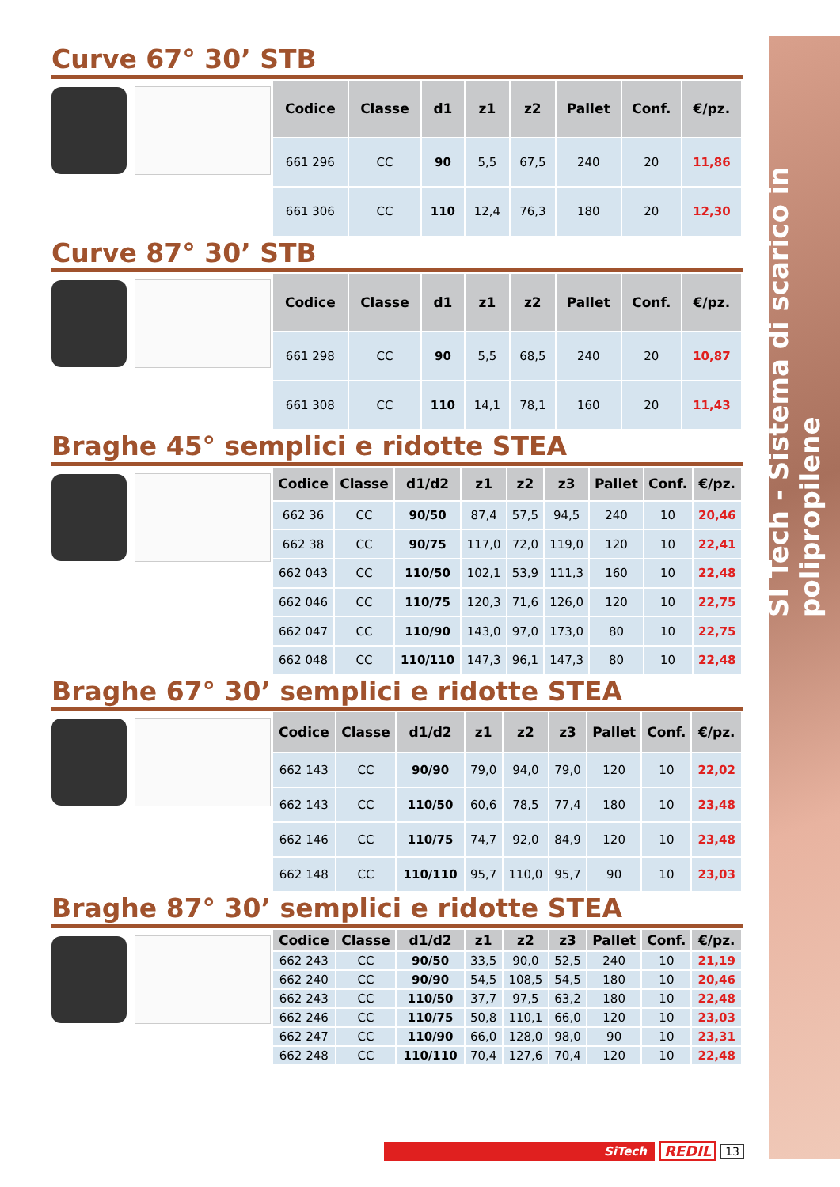SI Tech - Sistema di scarico in polipropilene
Curve 67° 30’ STB
| Codice | Classe | d1 | z1 | z2 | Pallet | Conf. | €/pz. |
| --- | --- | --- | --- | --- | --- | --- | --- |
| 661 296 | CC | 90 | 5,5 | 67,5 | 240 | 20 | 11,86 |
| 661 306 | CC | 110 | 12,4 | 76,3 | 180 | 20 | 12,30 |
Curve 87° 30’ STB
| Codice | Classe | d1 | z1 | z2 | Pallet | Conf. | €/pz. |
| --- | --- | --- | --- | --- | --- | --- | --- |
| 661 298 | CC | 90 | 5,5 | 68,5 | 240 | 20 | 10,87 |
| 661 308 | CC | 110 | 14,1 | 78,1 | 160 | 20 | 11,43 |
Braghe 45° semplici e ridotte STEA
| Codice | Classe | d1/d2 | z1 | z2 | z3 | Pallet | Conf. | €/pz. |
| --- | --- | --- | --- | --- | --- | --- | --- | --- |
| 662 36 | CC | 90/50 | 87,4 | 57,5 | 94,5 | 240 | 10 | 20,46 |
| 662 38 | CC | 90/75 | 117,0 | 72,0 | 119,0 | 120 | 10 | 22,41 |
| 662 043 | CC | 110/50 | 102,1 | 53,9 | 111,3 | 160 | 10 | 22,48 |
| 662 046 | CC | 110/75 | 120,3 | 71,6 | 126,0 | 120 | 10 | 22,75 |
| 662 047 | CC | 110/90 | 143,0 | 97,0 | 173,0 | 80 | 10 | 22,75 |
| 662 048 | CC | 110/110 | 147,3 | 96,1 | 147,3 | 80 | 10 | 22,48 |
Braghe 67° 30’ semplici e ridotte STEA
| Codice | Classe | d1/d2 | z1 | z2 | z3 | Pallet | Conf. | €/pz. |
| --- | --- | --- | --- | --- | --- | --- | --- | --- |
| 662 143 | CC | 90/90 | 79,0 | 94,0 | 79,0 | 120 | 10 | 22,02 |
| 662 143 | CC | 110/50 | 60,6 | 78,5 | 77,4 | 180 | 10 | 23,48 |
| 662 146 | CC | 110/75 | 74,7 | 92,0 | 84,9 | 120 | 10 | 23,48 |
| 662 148 | CC | 110/110 | 95,7 | 110,0 | 95,7 | 90 | 10 | 23,03 |
Braghe 87° 30’ semplici e ridotte STEA
| Codice | Classe | d1/d2 | z1 | z2 | z3 | Pallet | Conf. | €/pz. |
| --- | --- | --- | --- | --- | --- | --- | --- | --- |
| 662 243 | CC | 90/50 | 33,5 | 90,0 | 52,5 | 240 | 10 | 21,19 |
| 662 240 | CC | 90/90 | 54,5 | 108,5 | 54,5 | 180 | 10 | 20,46 |
| 662 243 | CC | 110/50 | 37,7 | 97,5 | 63,2 | 180 | 10 | 22,48 |
| 662 246 | CC | 110/75 | 50,8 | 110,1 | 66,0 | 120 | 10 | 23,03 |
| 662 247 | CC | 110/90 | 66,0 | 128,0 | 98,0 | 90 | 10 | 23,31 |
| 662 248 | CC | 110/110 | 70,4 | 127,6 | 70,4 | 120 | 10 | 22,48 |
SiTech
REDIL
13